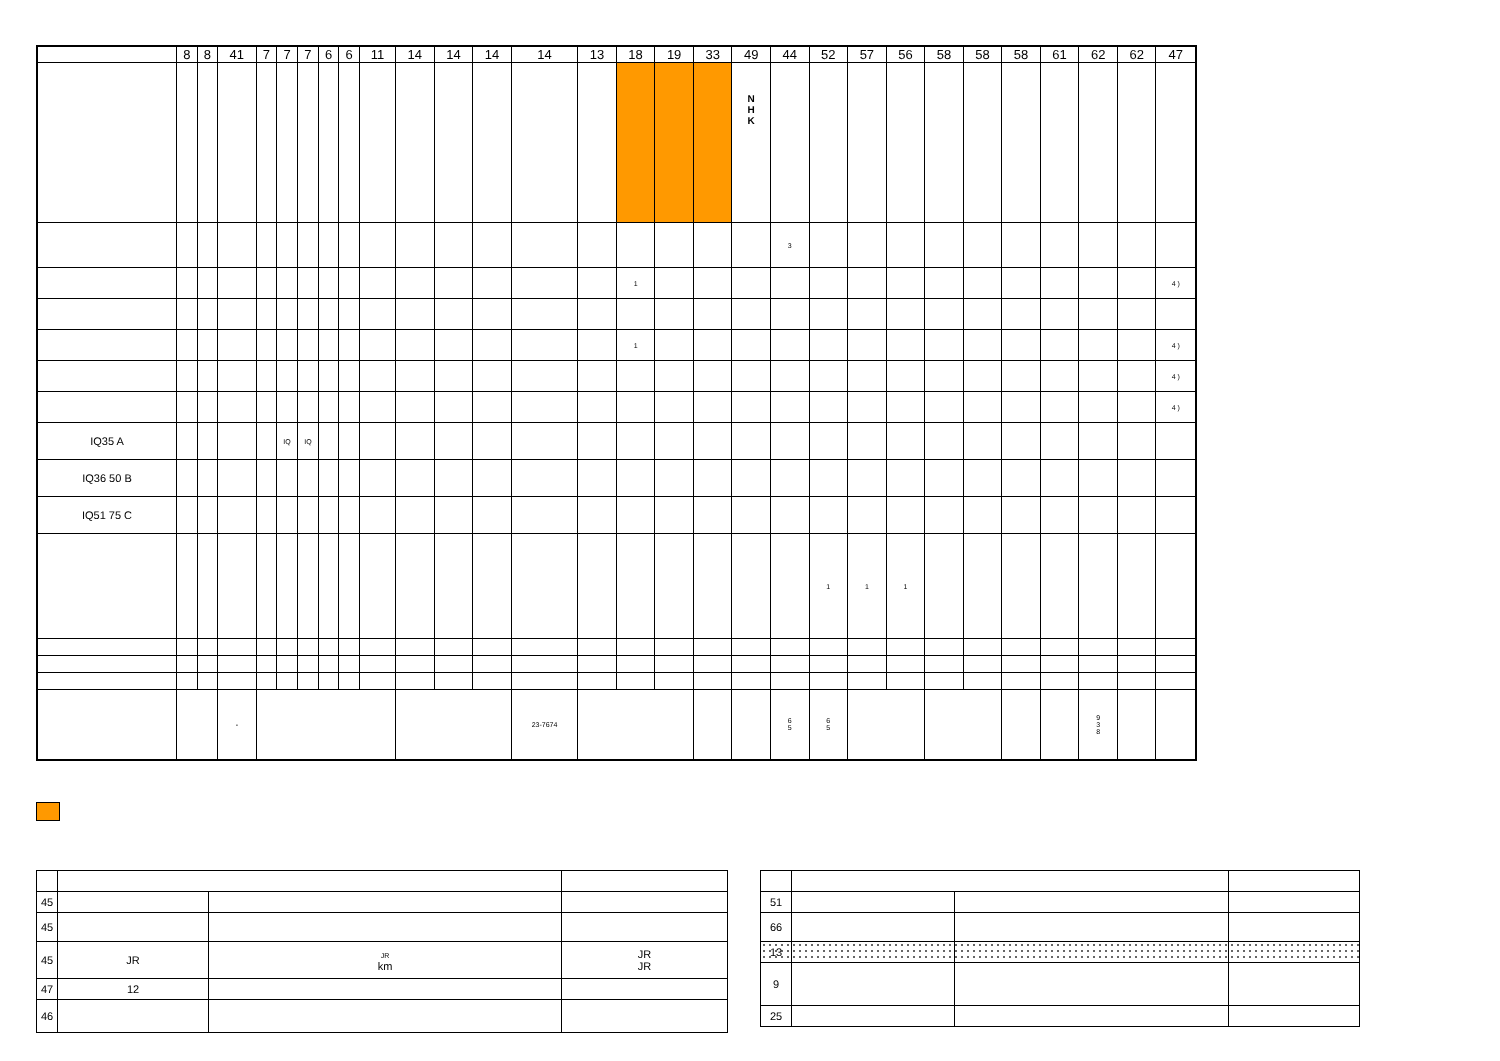| | 8 | 8 | 41 | 7 | 7 | 7 | 6 | 6 | 11 | 14 | 14 | 14 | 14 | 13 | 18 | 19 | 33 | 49 | 44 | 52 | 57 | 56 | 58 | 58 | 58 | 61 | 62 | 62 | 47 |
| --- | --- | --- | --- | --- | --- | --- | --- | --- | --- | --- | --- | --- | --- | --- | --- | --- | --- | --- | --- | --- | --- | --- | --- | --- | --- | --- | --- | --- | --- |
| | | | | | | | | | | | | | | | | | | N H K | | | | | | | | | | | |
| | | | | | | | | | | | | | | | | | | | 3 | | | | | | | | | | |
| | | | | | | | | | | | | | | | 1 | | | | | | | | | | | | | | 4 ) |
| | | | | | | | | | | | | | | | 1 | | | | | | | | | | | | | | 4 ) |
| | | | | | | | | | | | | | | | | | | | | | | | | | | | | | 4 ) |
| | | | | | | | | | | | | | | | | | | | | | | | | | | | | | 4 ) |
| IQ35 A | | | | | IQ | IQ | | | | | | | | | | | | | | | | | | | | | | | |
| IQ36 50 B | | | | | | | | | | | | | | | | | | | | | | | | | | | | | |
| IQ51 75 C | | | | | | | | | | | | | | | | | | | | | | | | | | | | | |
| | | | | | | | | | | | | | | | | | | | | 1 | 1 | 1 | | | | | | | |
| | | | - | | | | | | | | | | 23-7674 | | | | | | 6 5 | 6 5 | | | | | | | 9 3 8 | | |
| 45 | | | |
| 45 | | | |
| 45 | JR | JR km | JR JR |
| 47 | 12 | | |
| 46 | | | |
| 51 | | | |
| 66 | | | |
| 13 | | | |
| 9 | | | |
| 25 | | | |